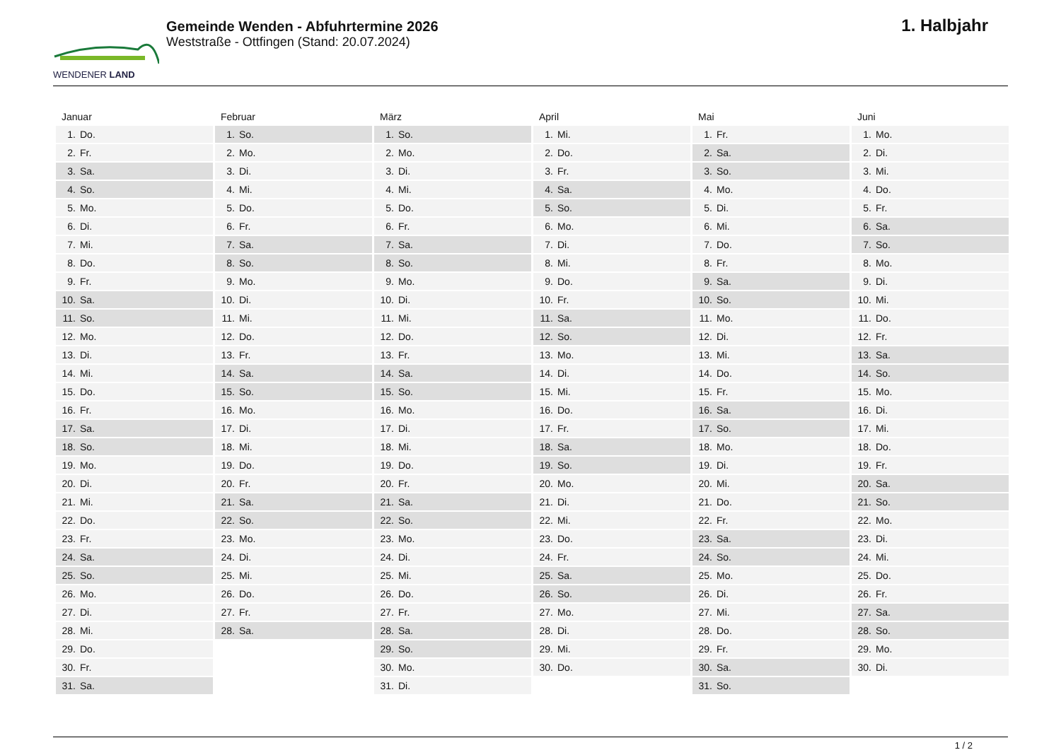WENDENER LAND
Gemeinde Wenden - Abfuhrtermine 2026
Weststraße - Ottfingen (Stand: 20.07.2024)
1. Halbjahr
| Januar | Februar | März | April | Mai | Juni |
| --- | --- | --- | --- | --- | --- |
| 1. Do. | 1. So. | 1. So. | 1. Mi. | 1. Fr. | 1. Mo. |
| 2. Fr. | 2. Mo. | 2. Mo. | 2. Do. | 2. Sa. | 2. Di. |
| 3. Sa. | 3. Di. | 3. Di. | 3. Fr. | 3. So. | 3. Mi. |
| 4. So. | 4. Mi. | 4. Mi. | 4. Sa. | 4. Mo. | 4. Do. |
| 5. Mo. | 5. Do. | 5. Do. | 5. So. | 5. Di. | 5. Fr. |
| 6. Di. | 6. Fr. | 6. Fr. | 6. Mo. | 6. Mi. | 6. Sa. |
| 7. Mi. | 7. Sa. | 7. Sa. | 7. Di. | 7. Do. | 7. So. |
| 8. Do. | 8. So. | 8. So. | 8. Mi. | 8. Fr. | 8. Mo. |
| 9. Fr. | 9. Mo. | 9. Mo. | 9. Do. | 9. Sa. | 9. Di. |
| 10. Sa. | 10. Di. | 10. Di. | 10. Fr. | 10. So. | 10. Mi. |
| 11. So. | 11. Mi. | 11. Mi. | 11. Sa. | 11. Mo. | 11. Do. |
| 12. Mo. | 12. Do. | 12. Do. | 12. So. | 12. Di. | 12. Fr. |
| 13. Di. | 13. Fr. | 13. Fr. | 13. Mo. | 13. Mi. | 13. Sa. |
| 14. Mi. | 14. Sa. | 14. Sa. | 14. Di. | 14. Do. | 14. So. |
| 15. Do. | 15. So. | 15. So. | 15. Mi. | 15. Fr. | 15. Mo. |
| 16. Fr. | 16. Mo. | 16. Mo. | 16. Do. | 16. Sa. | 16. Di. |
| 17. Sa. | 17. Di. | 17. Di. | 17. Fr. | 17. So. | 17. Mi. |
| 18. So. | 18. Mi. | 18. Mi. | 18. Sa. | 18. Mo. | 18. Do. |
| 19. Mo. | 19. Do. | 19. Do. | 19. So. | 19. Di. | 19. Fr. |
| 20. Di. | 20. Fr. | 20. Fr. | 20. Mo. | 20. Mi. | 20. Sa. |
| 21. Mi. | 21. Sa. | 21. Sa. | 21. Di. | 21. Do. | 21. So. |
| 22. Do. | 22. So. | 22. So. | 22. Mi. | 22. Fr. | 22. Mo. |
| 23. Fr. | 23. Mo. | 23. Mo. | 23. Do. | 23. Sa. | 23. Di. |
| 24. Sa. | 24. Di. | 24. Di. | 24. Fr. | 24. So. | 24. Mi. |
| 25. So. | 25. Mi. | 25. Mi. | 25. Sa. | 25. Mo. | 25. Do. |
| 26. Mo. | 26. Do. | 26. Do. | 26. So. | 26. Di. | 26. Fr. |
| 27. Di. | 27. Fr. | 27. Fr. | 27. Mo. | 27. Mi. | 27. Sa. |
| 28. Mi. | 28. Sa. | 28. Sa. | 28. Di. | 28. Do. | 28. So. |
| 29. Do. | | 29. So. | 29. Mi. | 29. Fr. | 29. Mo. |
| 30. Fr. | | 30. Mo. | 30. Do. | 30. Sa. | 30. Di. |
| 31. Sa. | | 31. Di. | | 31. So. | |
1 / 2